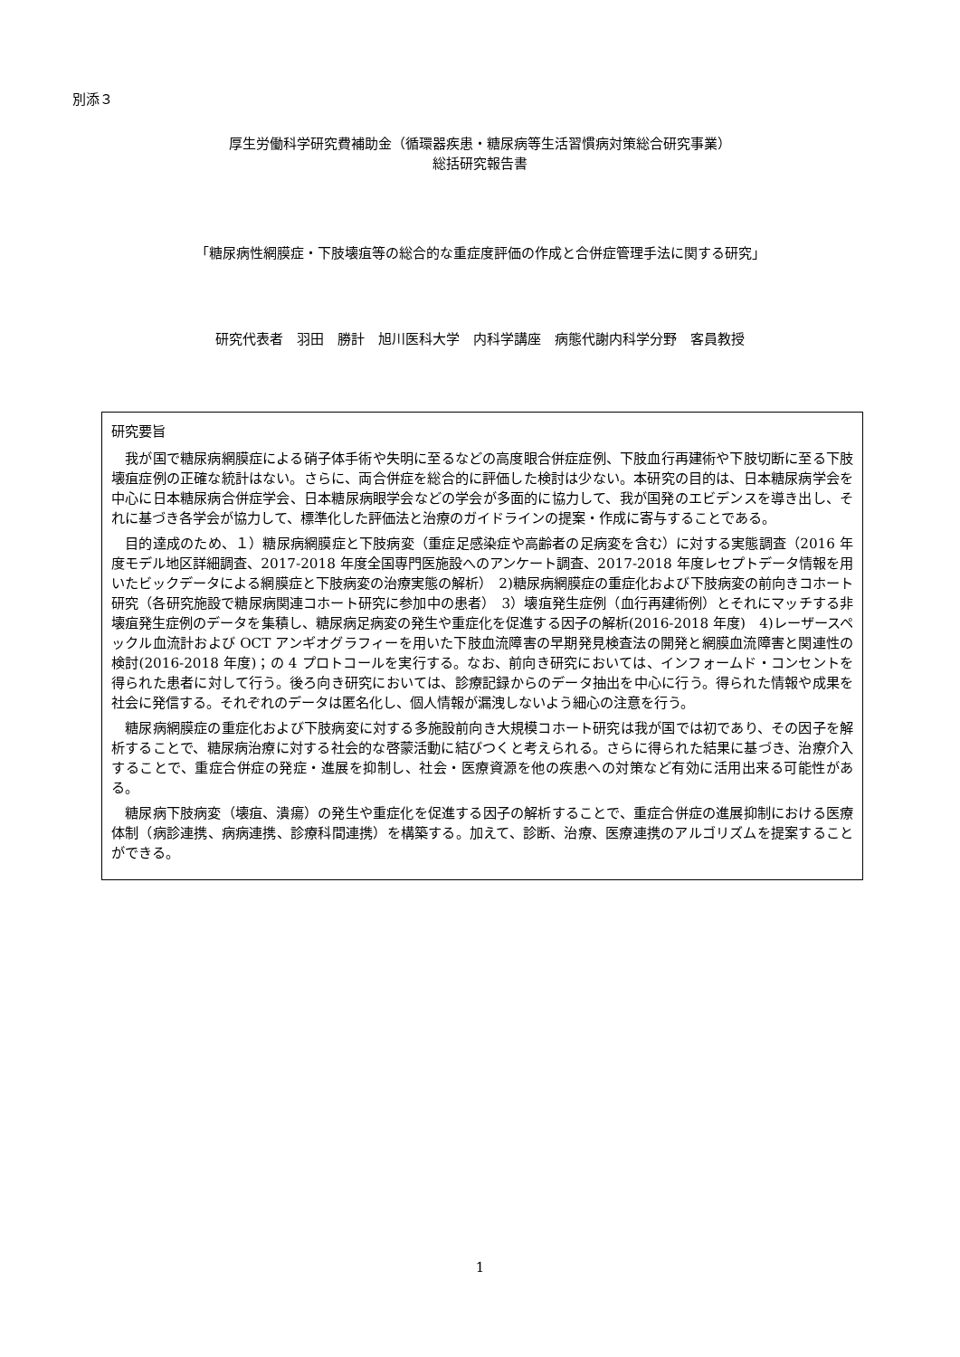別添３
厚生労働科学研究費補助金（循環器疾患・糖尿病等生活習慣病対策総合研究事業）
総括研究報告書
「糖尿病性網膜症・下肢壊疽等の総合的な重症度評価の作成と合併症管理手法に関する研究」
研究代表者　羽田　勝計　旭川医科大学　内科学講座　病態代謝内科学分野　客員教授
研究要旨
我が国で糖尿病網膜症による硝子体手術や失明に至るなどの高度眼合併症症例、下肢血行再建術や下肢切断に至る下肢壊疽症例の正確な統計はない。さらに、両合併症を総合的に評価した検討は少ない。本研究の目的は、日本糖尿病学会を中心に日本糖尿病合併症学会、日本糖尿病眼学会などの学会が多面的に協力して、我が国発のエビデンスを導き出し、それに基づき各学会が協力して、標準化した評価法と治療のガイドラインの提案・作成に寄与することである。
目的達成のため、１）糖尿病網膜症と下肢病変（重症足感染症や高齢者の足病変を含む）に対する実態調査（2016 年度モデル地区詳細調査、2017-2018 年度全国専門医施設へのアンケート調査、2017-2018 年度レセプトデータ情報を用いたビックデータによる網膜症と下肢病変の治療実態の解析）　2)糖尿病網膜症の重症化および下肢病変の前向きコホート研究（各研究施設で糖尿病関連コホート研究に参加中の患者）　3）壊疽発生症例（血行再建術例）とそれにマッチする非壊疽発生症例のデータを集積し、糖尿病足病変の発生や重症化を促進する因子の解析(2016-2018 年度)　4)レーザースペックル血流計および OCT アンギオグラフィーを用いた下肢血流障害の早期発見検査法の開発と網膜血流障害と関連性の検討(2016-2018 年度)；の 4 プロトコールを実行する。なお、前向き研究においては、インフォームド・コンセントを得られた患者に対して行う。後ろ向き研究においては、診療記録からのデータ抽出を中心に行う。得られた情報や成果を社会に発信する。それぞれのデータは匿名化し、個人情報が漏洩しないよう細心の注意を行う。
糖尿病網膜症の重症化および下肢病変に対する多施設前向き大規模コホート研究は我が国では初であり、その因子を解析することで、糖尿病治療に対する社会的な啓蒙活動に結びつくと考えられる。さらに得られた結果に基づき、治療介入することで、重症合併症の発症・進展を抑制し、社会・医療資源を他の疾患への対策など有効に活用出来る可能性がある。
糖尿病下肢病変（壊疽、潰瘍）の発生や重症化を促進する因子の解析することで、重症合併症の進展抑制における医療体制（病診連携、病病連携、診療科間連携）を構築する。加えて、診断、治療、医療連携のアルゴリズムを提案することができる。
1